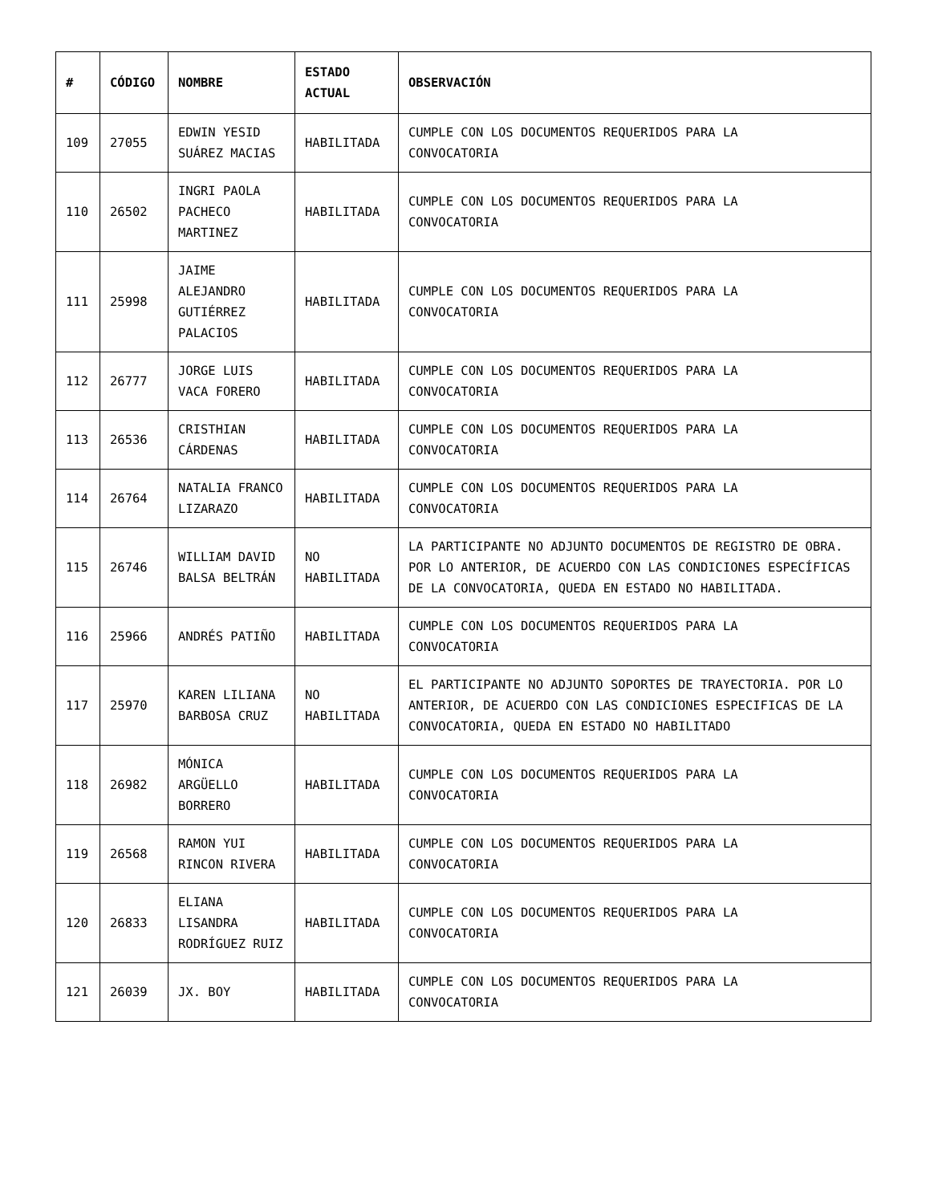| # | CÓDIGO | NOMBRE | ESTADO ACTUAL | OBSERVACIÓN |
| --- | --- | --- | --- | --- |
| 109 | 27055 | EDWIN YESID SUÁREZ MACIAS | HABILITADA | CUMPLE CON LOS DOCUMENTOS REQUERIDOS PARA LA CONVOCATORIA |
| 110 | 26502 | INGRI PAOLA PACHECO MARTINEZ | HABILITADA | CUMPLE CON LOS DOCUMENTOS REQUERIDOS PARA LA CONVOCATORIA |
| 111 | 25998 | JAIME ALEJANDRO GUTIÉRREZ PALACIOS | HABILITADA | CUMPLE CON LOS DOCUMENTOS REQUERIDOS PARA LA CONVOCATORIA |
| 112 | 26777 | JORGE LUIS VACA FORERO | HABILITADA | CUMPLE CON LOS DOCUMENTOS REQUERIDOS PARA LA CONVOCATORIA |
| 113 | 26536 | CRISTHIAN CÁRDENAS | HABILITADA | CUMPLE CON LOS DOCUMENTOS REQUERIDOS PARA LA CONVOCATORIA |
| 114 | 26764 | NATALIA FRANCO LIZARAZO | HABILITADA | CUMPLE CON LOS DOCUMENTOS REQUERIDOS PARA LA CONVOCATORIA |
| 115 | 26746 | WILLIAM DAVID BALSA BELTRÁN | NO HABILITADA | LA PARTICIPANTE NO ADJUNTO DOCUMENTOS DE REGISTRO DE OBRA. POR LO ANTERIOR, DE ACUERDO CON LAS CONDICIONES ESPECÍFICAS DE LA CONVOCATORIA, QUEDA EN ESTADO NO HABILITADA. |
| 116 | 25966 | ANDRÉS PATIÑO | HABILITADA | CUMPLE CON LOS DOCUMENTOS REQUERIDOS PARA LA CONVOCATORIA |
| 117 | 25970 | KAREN LILIANA BARBOSA CRUZ | NO HABILITADA | EL PARTICIPANTE NO ADJUNTO SOPORTES DE TRAYECTORIA. POR LO ANTERIOR, DE ACUERDO CON LAS CONDICIONES ESPECIFICAS DE LA CONVOCATORIA, QUEDA EN ESTADO NO HABILITADO |
| 118 | 26982 | MÓNICA ARGÜELLO BORRERO | HABILITADA | CUMPLE CON LOS DOCUMENTOS REQUERIDOS PARA LA CONVOCATORIA |
| 119 | 26568 | RAMON YUI RINCON RIVERA | HABILITADA | CUMPLE CON LOS DOCUMENTOS REQUERIDOS PARA LA CONVOCATORIA |
| 120 | 26833 | ELIANA LISANDRA RODRÍGUEZ RUIZ | HABILITADA | CUMPLE CON LOS DOCUMENTOS REQUERIDOS PARA LA CONVOCATORIA |
| 121 | 26039 | JX. BOY | HABILITADA | CUMPLE CON LOS DOCUMENTOS REQUERIDOS PARA LA CONVOCATORIA |